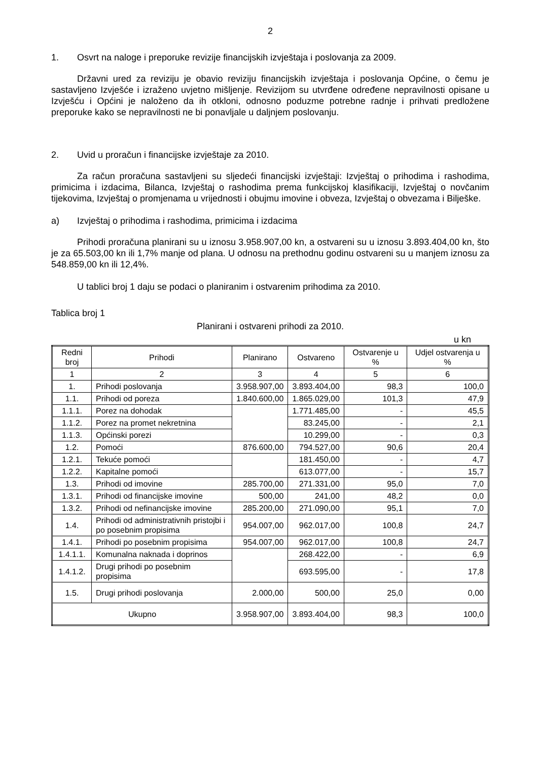2
1. Osvrt na naloge i preporuke revizije financijskih izvještaja i poslovanja za 2009.
Državni ured za reviziju je obavio reviziju financijskih izvještaja i poslovanja Općine, o čemu je sastavljeno Izvješće i izraženo uvjetno mišljenje. Revizijom su utvrđene određene nepravilnosti opisane u Izvješću i Općini je naloženo da ih otkloni, odnosno poduzme potrebne radnje i prihvati predložene preporuke kako se nepravilnosti ne bi ponavljale u daljnjem poslovanju.
2. Uvid u proračun i financijske izvještaje za 2010.
Za račun proračuna sastavljeni su sljedeći financijski izvještaji: Izvještaj o prihodima i rashodima, primicima i izdacima, Bilanca, Izvještaj o rashodima prema funkcijskoj klasifikaciji, Izvještaj o novčanim tijekovima, Izvještaj o promjenama u vrijednosti i obujmu imovine i obveza, Izvještaj o obvezama i Bilješke.
a) Izvještaj o prihodima i rashodima, primicima i izdacima
Prihodi proračuna planirani su u iznosu 3.958.907,00 kn, a ostvareni su u iznosu 3.893.404,00 kn, što je za 65.503,00 kn ili 1,7% manje od plana. U odnosu na prethodnu godinu ostvareni su u manjem iznosu za 548.859,00 kn ili 12,4%.
U tablici broj 1 daju se podaci o planiranim i ostvarenim prihodima za 2010.
Tablica broj 1
Planirani i ostvareni prihodi za 2010.
u kn
| Redni broj | Prihodi | Planirano | Ostvareno | Ostvarenje u % | Udjel ostvarenja u % |
| --- | --- | --- | --- | --- | --- |
| 1 | 2 | 3 | 4 | 5 | 6 |
| 1. | Prihodi poslovanja | 3.958.907,00 | 3.893.404,00 | 98,3 | 100,0 |
| 1.1. | Prihodi od poreza | 1.840.600,00 | 1.865.029,00 | 101,3 | 47,9 |
| 1.1.1. | Porez na dohodak | | 1.771.485,00 | - | 45,5 |
| 1.1.2. | Porez na promet nekretnina | | 83.245,00 | - | 2,1 |
| 1.1.3. | Općinski porezi | | 10.299,00 | - | 0,3 |
| 1.2. | Pomoći | 876.600,00 | 794.527,00 | 90,6 | 20,4 |
| 1.2.1. | Tekuće pomoći | | 181.450,00 | - | 4,7 |
| 1.2.2. | Kapitalne pomoći | | 613.077,00 | - | 15,7 |
| 1.3. | Prihodi od imovine | 285.700,00 | 271.331,00 | 95,0 | 7,0 |
| 1.3.1. | Prihodi od financijske imovine | 500,00 | 241,00 | 48,2 | 0,0 |
| 1.3.2. | Prihodi od nefinancijske imovine | 285.200,00 | 271.090,00 | 95,1 | 7,0 |
| 1.4. | Prihodi od administrativnih pristojbi i po posebnim propisima | 954.007,00 | 962.017,00 | 100,8 | 24,7 |
| 1.4.1. | Prihodi po posebnim propisima | 954.007,00 | 962.017,00 | 100,8 | 24,7 |
| 1.4.1.1. | Komunalna naknada i doprinos | | 268.422,00 | - | 6,9 |
| 1.4.1.2. | Drugi prihodi po posebnim propisima | | 693.595,00 | - | 17,8 |
| 1.5. | Drugi prihodi poslovanja | 2.000,00 | 500,00 | 25,0 | 0,00 |
| Ukupno | | 3.958.907,00 | 3.893.404,00 | 98,3 | 100,0 |